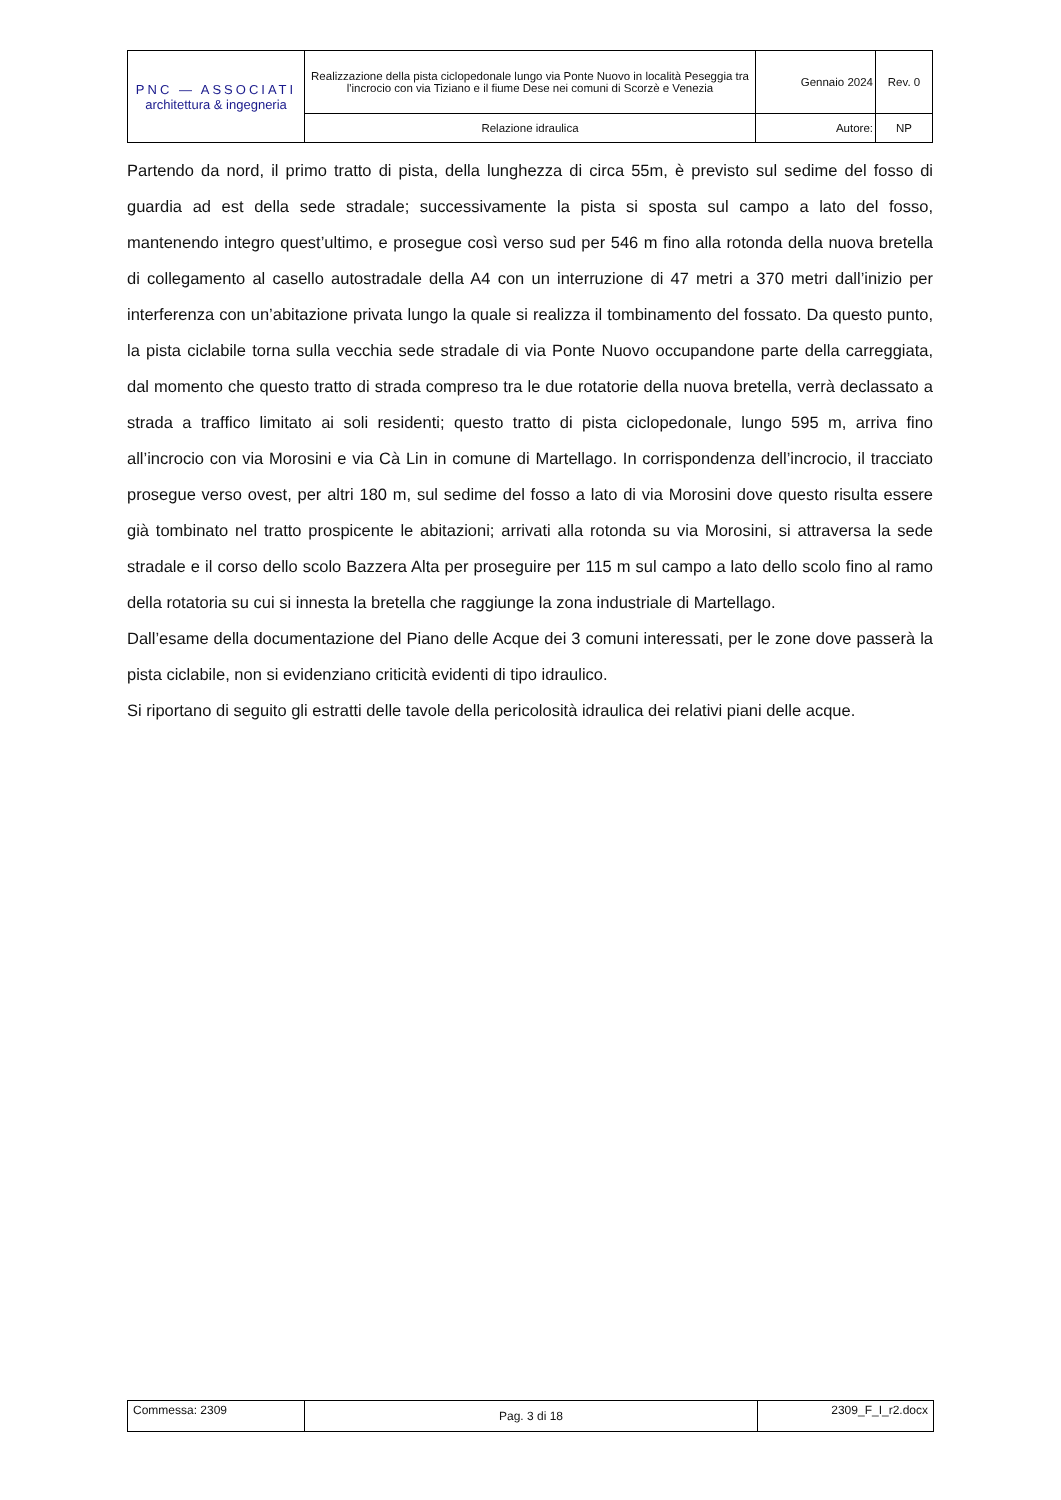| PNC — ASSOCIATI architettura & ingegneria | Realizzazione della pista ciclopedonale lungo via Ponte Nuovo in località Peseggia tra l'incrocio con via Tiziano e il fiume Dese nei comuni di Scorzè e Venezia | Gennaio 2024 | Rev. 0 |
| | Relazione idraulica | Autore: | NP |
Partendo da nord, il primo tratto di pista, della lunghezza di circa 55m, è previsto sul sedime del fosso di guardia ad est della sede stradale; successivamente la pista si sposta sul campo a lato del fosso, mantenendo integro quest’ultimo, e prosegue così verso sud per 546 m fino alla rotonda della nuova bretella di collegamento al casello autostradale della A4 con un interruzione di 47 metri a 370 metri dall’inizio per interferenza con un’abitazione privata lungo la quale si realizza il tombinamento del fossato. Da questo punto, la pista ciclabile torna sulla vecchia sede stradale di via Ponte Nuovo occupandone parte della carreggiata, dal momento che questo tratto di strada compreso tra le due rotatorie della nuova bretella, verrà declassato a strada a traffico limitato ai soli residenti; questo tratto di pista ciclopedonale, lungo 595 m, arriva fino all’incrocio con via Morosini e via Cà Lin in comune di Martellago. In corrispondenza dell’incrocio, il tracciato prosegue verso ovest, per altri 180 m, sul sedime del fosso a lato di via Morosini dove questo risulta essere già tombinato nel tratto prospicente le abitazioni; arrivati alla rotonda su via Morosini, si attraversa la sede stradale e il corso dello scolo Bazzera Alta per proseguire per 115 m sul campo a lato dello scolo fino al ramo della rotatoria su cui si innesta la bretella che raggiunge la zona industriale di Martellago.
Dall’esame della documentazione del Piano delle Acque dei 3 comuni interessati, per le zone dove passerà la pista ciclabile, non si evidenziano criticità evidenti di tipo idraulico.
Si riportano di seguito gli estratti delle tavole della pericolosità idraulica dei relativi piani delle acque.
| Commessa: 2309 | Pag. 3 di 18 | 2309_F_I_r2.docx |